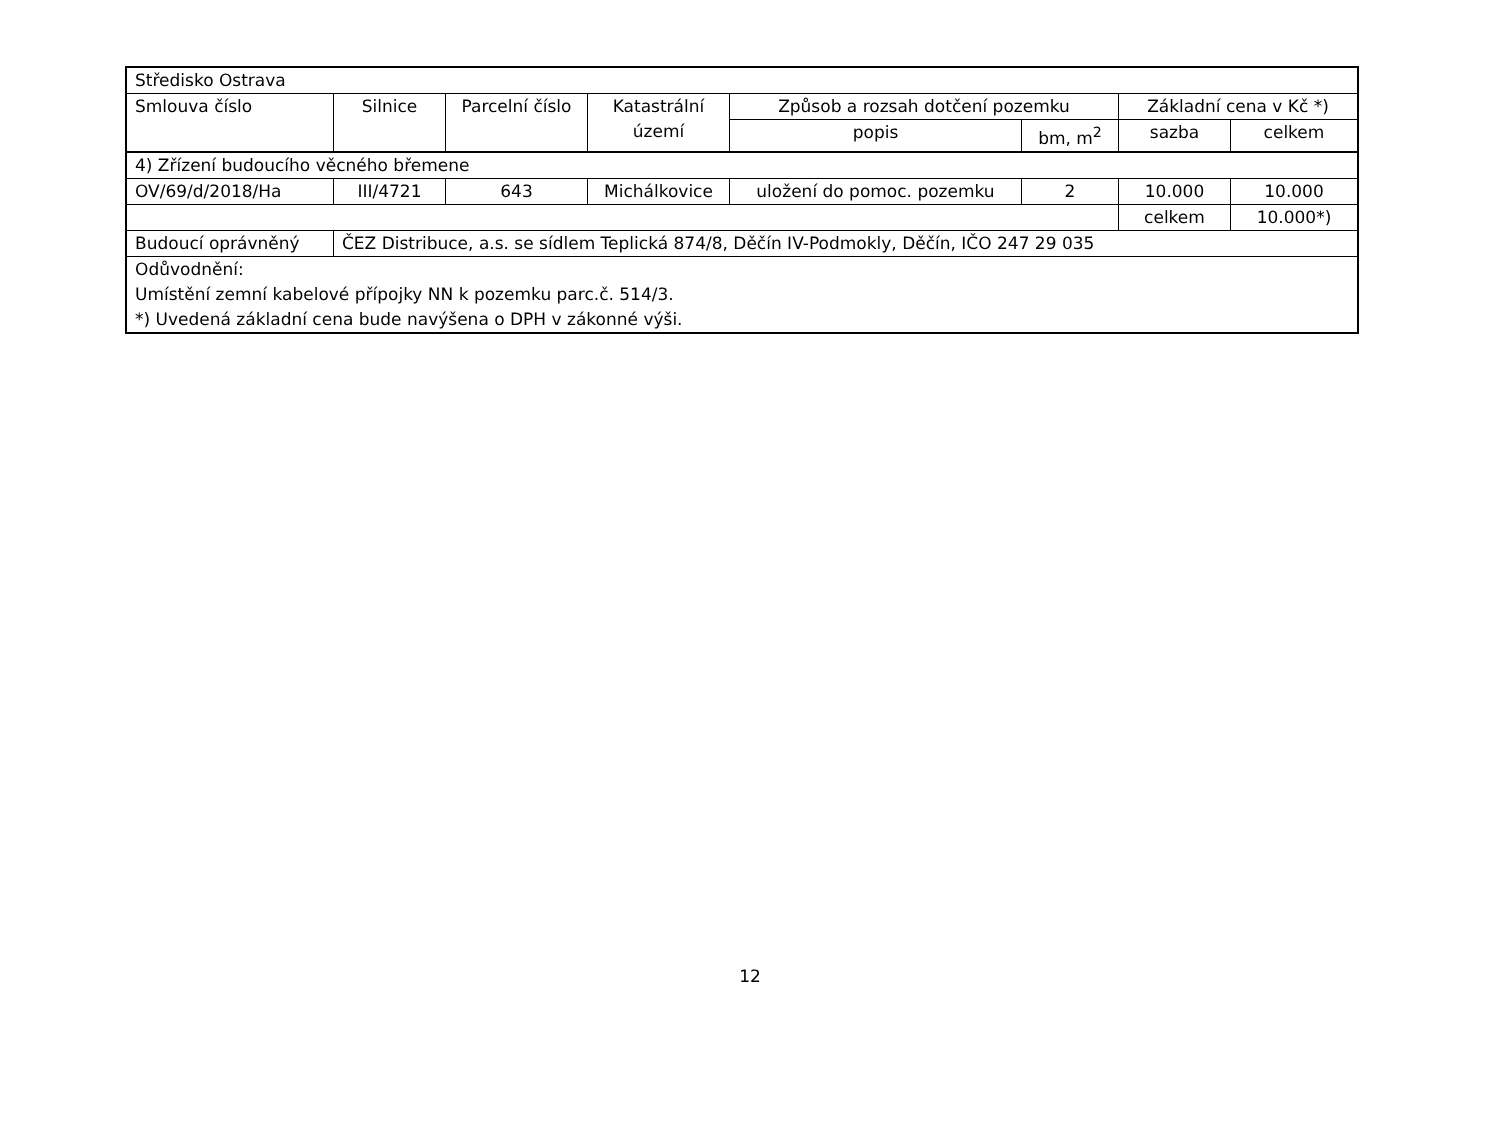| Středisko Ostrava | | | | | | | |
| Smlouva číslo | Silnice | Parcelní číslo | Katastrální území | Způsob a rozsah dotčení pozemku | | Základní cena v Kč *) | |
| | | | | popis | bm, m<sup>2</sup> | sazba | celkem |
| 4) Zřízení budoucího věcného břemene | | | | | | | |
| OV/69/d/2018/Ha | III/4721 | 643 | Michálkovice | uložení do pomoc. pozemku | 2 | 10.000 | 10.000 |
| | | | | | | celkem | 10.000*) |
| Budoucí oprávněný | ČEZ Distribuce, a.s. se sídlem Teplická 874/8, Děčín IV-Podmokly, Děčín, IČO 247 29 035 | | | | | | |
| Odůvodnění: Umístění zemní kabelové přípojky NN k pozemku parc.č. 514/3. *) Uvedená základní cena bude navýšena o DPH v zákonné výši. | | | | | | | |
12